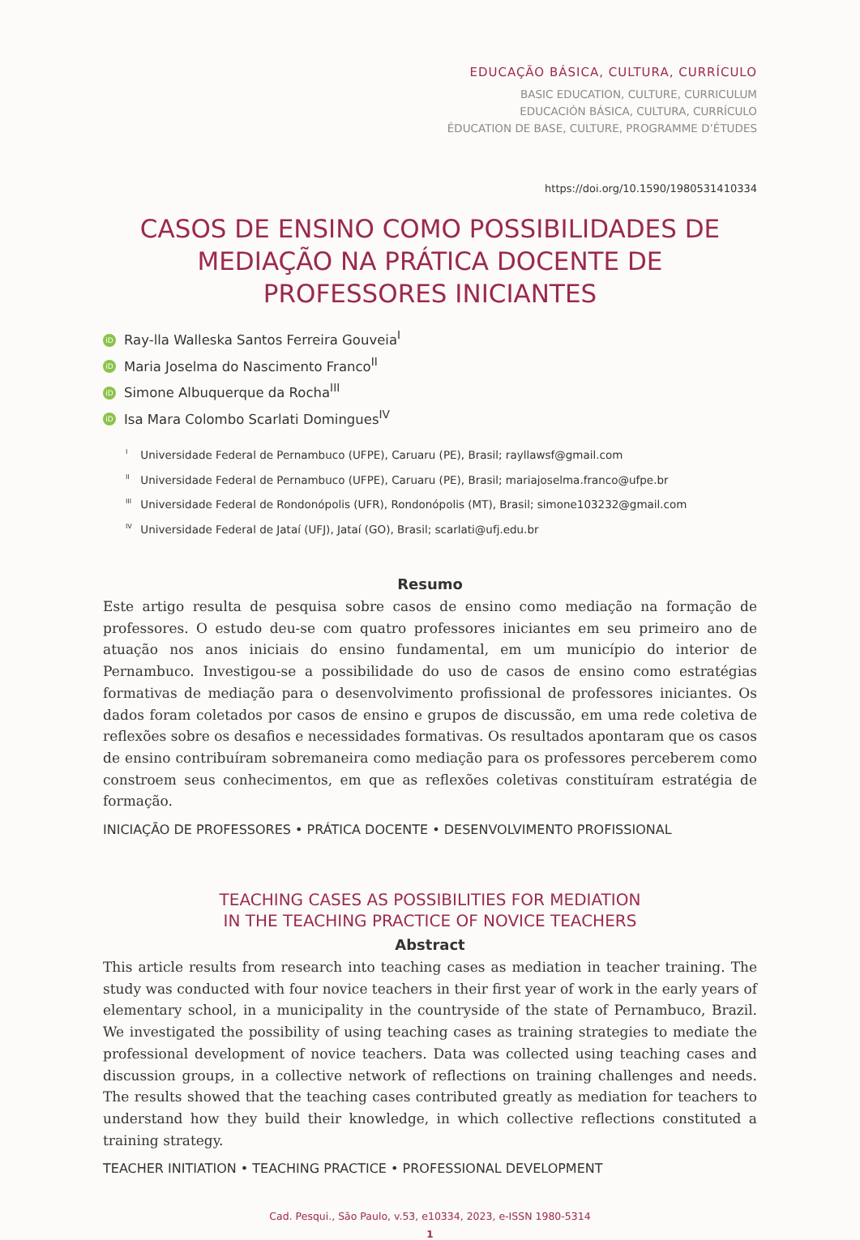EDUCAÇÃO BÁSICA, CULTURA, CURRÍCULO
BASIC EDUCATION, CULTURE, CURRICULUM
EDUCACIÓN BÁSICA, CULTURA, CURRÍCULO
ÉDUCATION DE BASE, CULTURE, PROGRAMME D’ÉTUDES
https://doi.org/10.1590/1980531410334
CASOS DE ENSINO COMO POSSIBILIDADES DE MEDIAÇÃO NA PRÁTICA DOCENTE DE PROFESSORES INICIANTES
iD Ray-lla Walleska Santos Ferreira Gouveia<sup>I</sup>
iD Maria Joselma do Nascimento Franco<sup>II</sup>
iD Simone Albuquerque da Rocha<sup>III</sup>
iD Isa Mara Colombo Scarlati Domingues<sup>IV</sup>
<sup>I</sup> Universidade Federal de Pernambuco (UFPE), Caruaru (PE), Brasil; rayllawsf@gmail.com
<sup>II</sup> Universidade Federal de Pernambuco (UFPE), Caruaru (PE), Brasil; mariajoselma.franco@ufpe.br
<sup>III</sup> Universidade Federal de Rondonópolis (UFR), Rondonópolis (MT), Brasil; simone103232@gmail.com
<sup>IV</sup> Universidade Federal de Jataí (UFJ), Jataí (GO), Brasil; scarlati@ufj.edu.br
Resumo
Este artigo resulta de pesquisa sobre casos de ensino como mediação na formação de professores. O estudo deu-se com quatro professores iniciantes em seu primeiro ano de atuação nos anos iniciais do ensino fundamental, em um município do interior de Pernambuco. Investigou-se a possibilidade do uso de casos de ensino como estratégias formativas de mediação para o desenvolvimento profissional de professores iniciantes. Os dados foram coletados por casos de ensino e grupos de discussão, em uma rede coletiva de reflexões sobre os desafios e necessidades formativas. Os resultados apontaram que os casos de ensino contribuíram sobremaneira como mediação para os professores perceberem como constroem seus conhecimentos, em que as reflexões coletivas constituíram estratégia de formação.
INICIAÇÃO DE PROFESSORES • PRÁTICA DOCENTE • DESENVOLVIMENTO PROFISSIONAL
TEACHING CASES AS POSSIBILITIES FOR MEDIATION
IN THE TEACHING PRACTICE OF NOVICE TEACHERS
Abstract
This article results from research into teaching cases as mediation in teacher training. The study was conducted with four novice teachers in their first year of work in the early years of elementary school, in a municipality in the countryside of the state of Pernambuco, Brazil. We investigated the possibility of using teaching cases as training strategies to mediate the professional development of novice teachers. Data was collected using teaching cases and discussion groups, in a collective network of reflections on training challenges and needs. The results showed that the teaching cases contributed greatly as mediation for teachers to understand how they build their knowledge, in which collective reflections constituted a training strategy.
TEACHER INITIATION • TEACHING PRACTICE • PROFESSIONAL DEVELOPMENT
Cad. Pesqui., São Paulo, v.53, e10334, 2023, e-ISSN 1980-5314
1